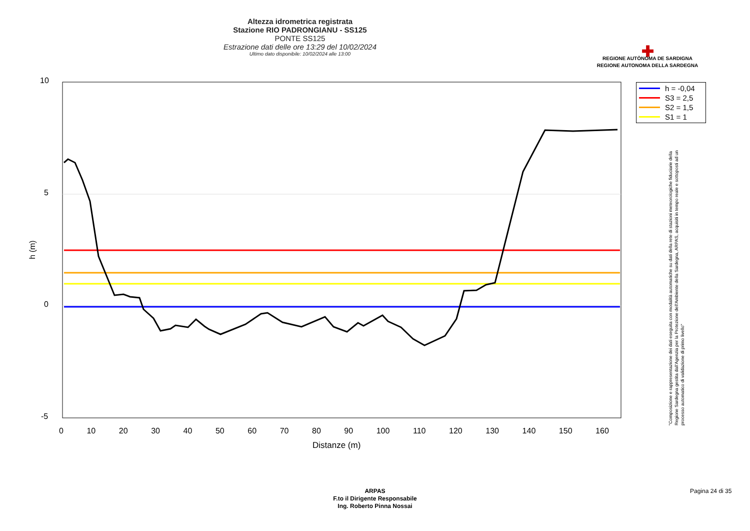Altezza idrometrica registrata
Stazione RIO PADRONGIANU - SS125
PONTE SS125
Estrazione dati delle ore 13:29 del 10/02/2024
Ultimo dato disponibile: 10/02/2024 alle 13:00
✚
REGIONE AUTÒNOMA DE SARDIGNA
REGIONE AUTONOMA DELLA SARDEGNA
10
5
0
-5
h (m)
0 10 20 30 40 50 60 70 80 90 100 110 120 130 140 150 160
Distanze (m)
h = -0,04
S3 = 2,5
S2 = 1,5
S1 = 1
"Composizione e rappresentazione dei dati eseguita con modalità automatiche su dati della rete di stazioni meteorologiche fiduciarie della Regione Sardegna gestita dall'Agenzia per la Protezione dell'Ambiente della Sardegna, ARPAS, acquisiti in tempo reale e sottoposti ad un processo automatico di validazione di primo livello"
ARPAS
F.to il Dirigente Responsabile
Ing. Roberto Pinna Nossai
Pagina 24 di 35